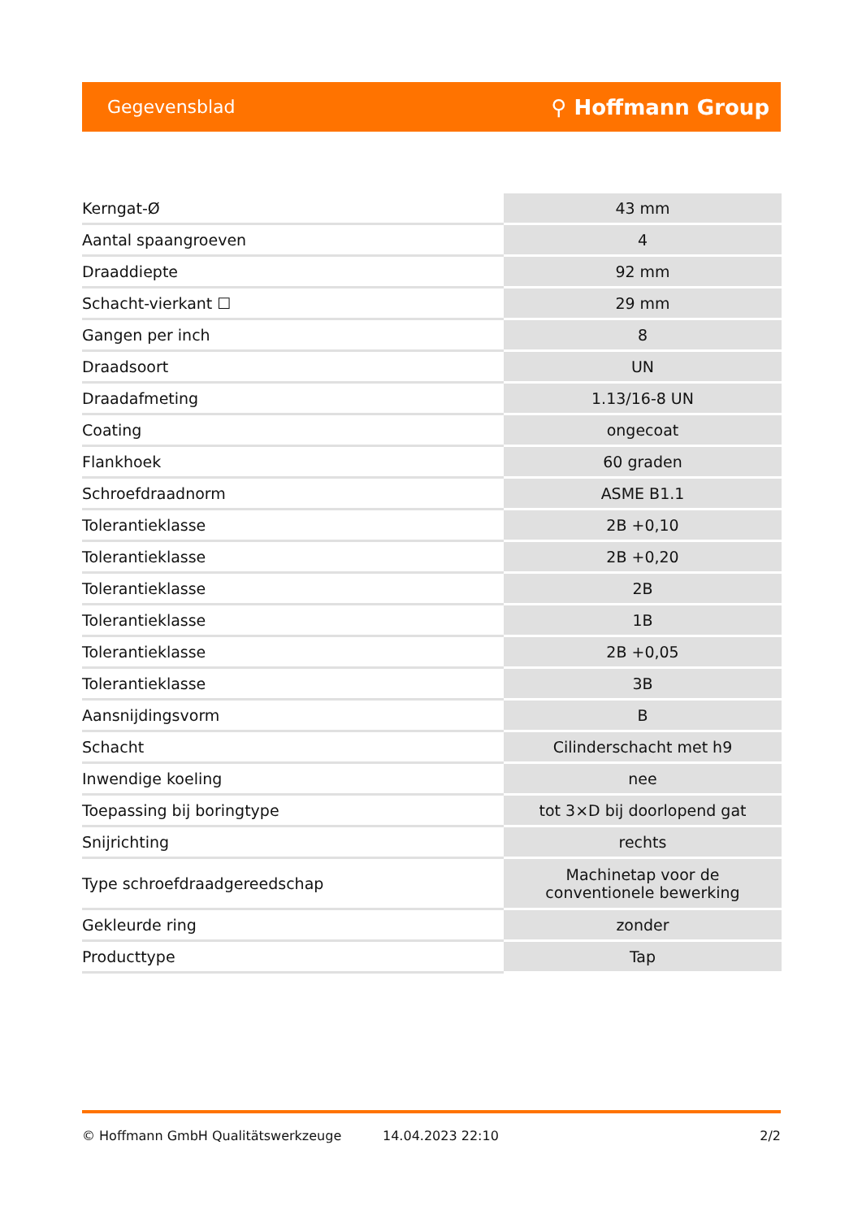Gegevensblad ⚲ Hoffmann Group
| Kerngat-Ø | 43 mm |
| Aantal spaangroeven | 4 |
| Draaddiepte | 92 mm |
| Schacht-vierkant ☐ | 29 mm |
| Gangen per inch | 8 |
| Draadsoort | UN |
| Draadafmeting | 1.13/16-8 UN |
| Coating | ongecoat |
| Flankhoek | 60 graden |
| Schroefdraadnorm | ASME B1.1 |
| Tolerantieklasse | 2B +0,10 |
| Tolerantieklasse | 2B +0,20 |
| Tolerantieklasse | 2B |
| Tolerantieklasse | 1B |
| Tolerantieklasse | 2B +0,05 |
| Tolerantieklasse | 3B |
| Aansnijdingsvorm | B |
| Schacht | Cilinderschacht met h9 |
| Inwendige koeling | nee |
| Toepassing bij boringtype | tot 3×D bij doorlopend gat |
| Snijrichting | rechts |
| Type schroefdraadgereedschap | Machinetap voor de conventionele bewerking |
| Gekleurde ring | zonder |
| Producttype | Tap |
© Hoffmann GmbH Qualitätswerkzeuge 14.04.2023 22:10 2/2